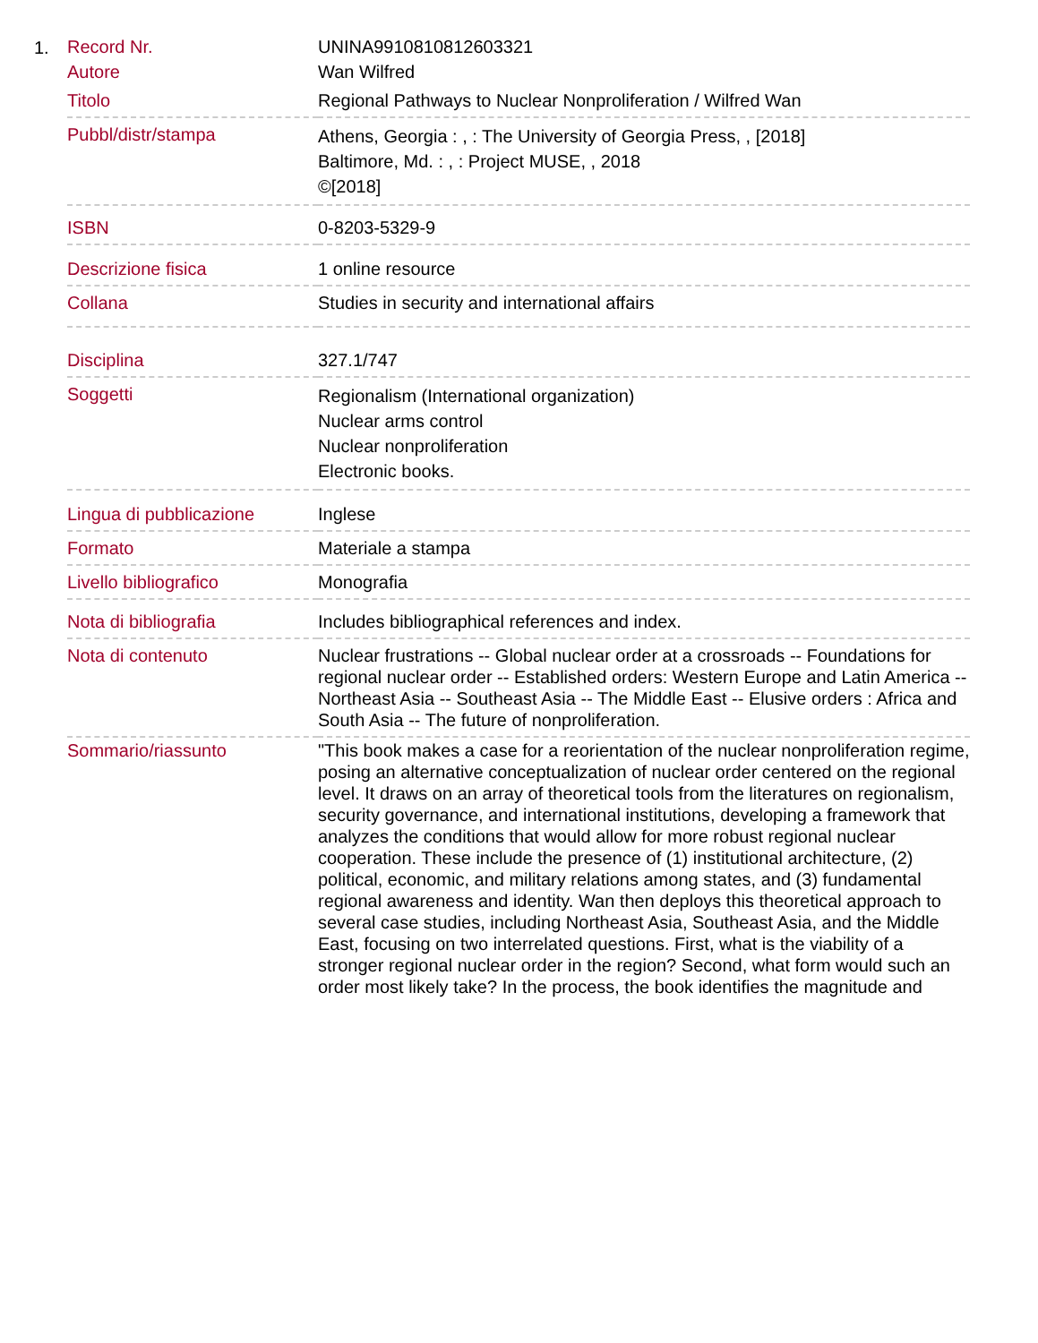1.
| Record Nr. | UNINA9910810812603321 |
| Autore | Wan Wilfred |
| Titolo | Regional Pathways to Nuclear Nonproliferation / Wilfred Wan |
| Pubbl/distr/stampa | Athens, Georgia : , : The University of Georgia Press, , [2018] Baltimore, Md. : , : Project MUSE, , 2018 ©[2018] |
| ISBN | 0-8203-5329-9 |
| Descrizione fisica | 1 online resource |
| Collana | Studies in security and international affairs |
| Disciplina | 327.1/747 |
| Soggetti | Regionalism (International organization) Nuclear arms control Nuclear nonproliferation Electronic books. |
| Lingua di pubblicazione | Inglese |
| Formato | Materiale a stampa |
| Livello bibliografico | Monografia |
| Nota di bibliografia | Includes bibliographical references and index. |
| Nota di contenuto | Nuclear frustrations -- Global nuclear order at a crossroads -- Foundations for regional nuclear order -- Established orders: Western Europe and Latin America -- Northeast Asia -- Southeast Asia -- The Middle East -- Elusive orders : Africa and South Asia -- The future of nonproliferation. |
| Sommario/riassunto | "This book makes a case for a reorientation of the nuclear nonproliferation regime, posing an alternative conceptualization of nuclear order centered on the regional level. It draws on an array of theoretical tools from the literatures on regionalism, security governance, and international institutions, developing a framework that analyzes the conditions that would allow for more robust regional nuclear cooperation. These include the presence of (1) institutional architecture, (2) political, economic, and military relations among states, and (3) fundamental regional awareness and identity. Wan then deploys this theoretical approach to several case studies, including Northeast Asia, Southeast Asia, and the Middle East, focusing on two interrelated questions. First, what is the viability of a stronger regional nuclear order in the region? Second, what form would such an order most likely take? In the process, the book identifies the magnitude and |